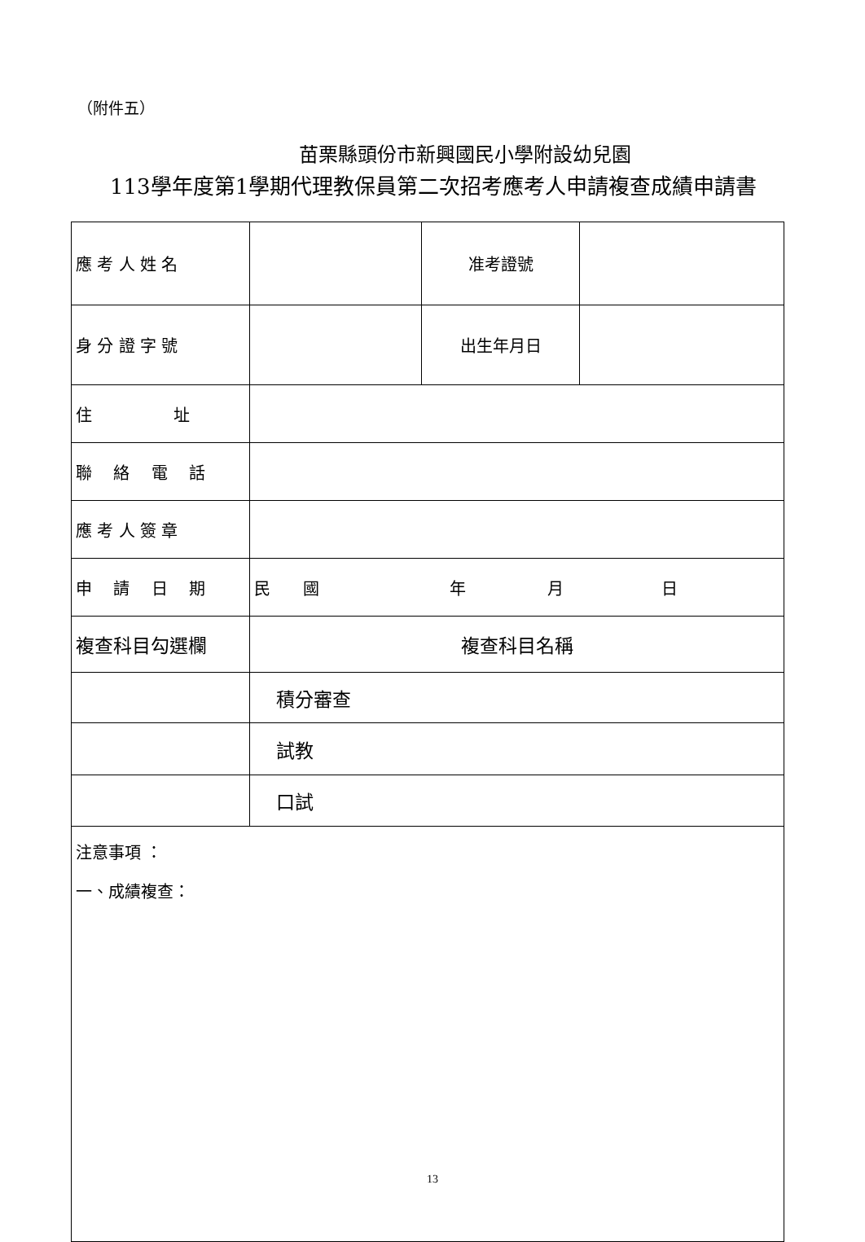（附件五）
苗栗縣頭份市新興國民小學附設幼兒園
113學年度第1學期代理教保員第二次招考應考人申請複查成績申請書
| 應 考 人 姓 名 | | 准考證號 | |
| 身 分 證 字 號 | | 出生年月日 | |
| 住 址 | | | |
| 聯 絡 電 話 | | | |
| 應 考 人 簽 章 | | | |
| 申 請 日 期 | 民 國 年 月 日 | | |
| 複查科目勾選欄 | 複查科目名稱 | | |
| | 積分審查 | | |
| | 試教 | | |
| | 口試 | | |
| 注意事項 ： 一、成績複查： | | | |
13